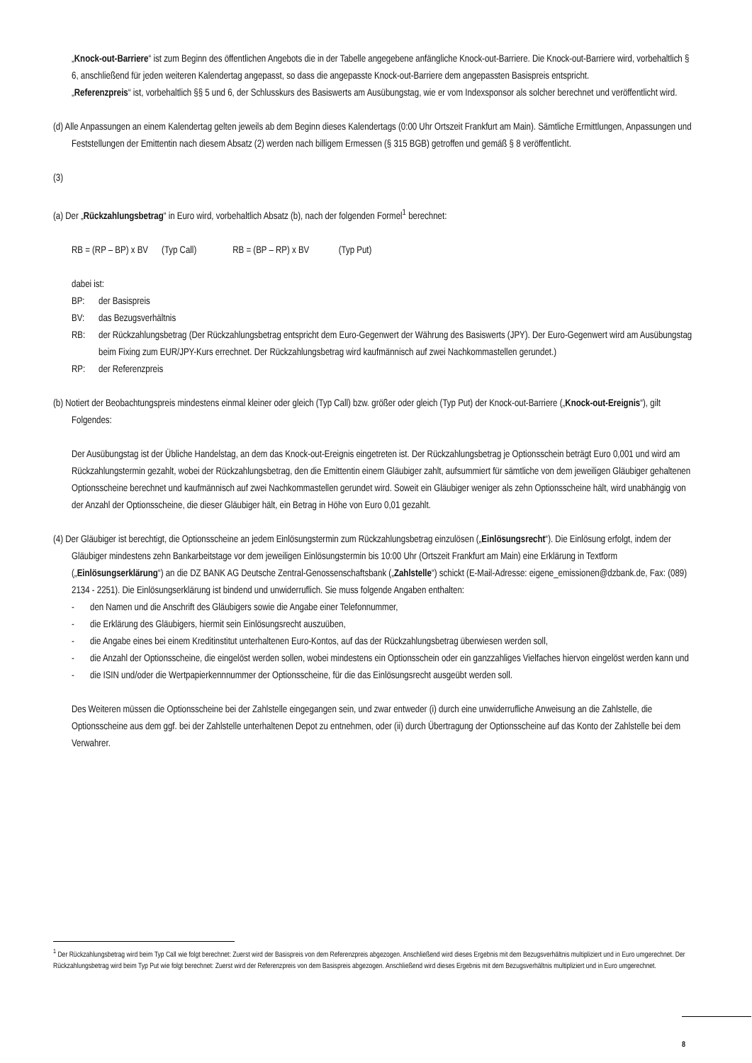„Knock-out-Barriere“ ist zum Beginn des öffentlichen Angebots die in der Tabelle angegebene anfängliche Knock-out-Barriere. Die Knock-out-Barriere wird, vorbehaltlich § 6, anschließend für jeden weiteren Kalendertag angepasst, so dass die angepasste Knock-out-Barriere dem angepassten Basispreis entspricht.
„Referenzpreis“ ist, vorbehaltlich §§ 5 und 6, der Schlusskurs des Basiswerts am Ausübungstag, wie er vom Indexsponsor als solcher berechnet und veröffentlicht wird.
(d) Alle Anpassungen an einem Kalendertag gelten jeweils ab dem Beginn dieses Kalendertags (0:00 Uhr Ortszeit Frankfurt am Main). Sämtliche Ermittlungen, Anpassungen und Feststellungen der Emittentin nach diesem Absatz (2) werden nach billigem Ermessen (§ 315 BGB) getroffen und gemäß § 8 veröffentlicht.
(3)
(a) Der „Rückzahlungsbetrag“ in Euro wird, vorbehaltlich Absatz (b), nach der folgenden Formel<sup>1</sup> berechnet:
RB = (RP – BP) x BV (Typ Call) RB = (BP – RP) x BV (Typ Put)
dabei ist:
BP: der Basispreis
BV: das Bezugsverhältnis
RB: der Rückzahlungsbetrag (Der Rückzahlungsbetrag entspricht dem Euro-Gegenwert der Währung des Basiswerts (JPY). Der Euro-Gegenwert wird am Ausübungstag beim Fixing zum EUR/JPY-Kurs errechnet. Der Rückzahlungsbetrag wird kaufmännisch auf zwei Nachkommastellen gerundet.)
RP: der Referenzpreis
(b) Notiert der Beobachtungspreis mindestens einmal kleiner oder gleich (Typ Call) bzw. größer oder gleich (Typ Put) der Knock-out-Barriere („Knock-out-Ereignis“), gilt Folgendes:
Der Ausübungstag ist der Übliche Handelstag, an dem das Knock-out-Ereignis eingetreten ist. Der Rückzahlungsbetrag je Optionsschein beträgt Euro 0,001 und wird am Rückzahlungstermin gezahlt, wobei der Rückzahlungsbetrag, den die Emittentin einem Gläubiger zahlt, aufsummiert für sämtliche von dem jeweiligen Gläubiger gehaltenen Optionsscheine berechnet und kaufmännisch auf zwei Nachkommastellen gerundet wird. Soweit ein Gläubiger weniger als zehn Optionsscheine hält, wird unabhängig von der Anzahl der Optionsscheine, die dieser Gläubiger hält, ein Betrag in Höhe von Euro 0,01 gezahlt.
(4) Der Gläubiger ist berechtigt, die Optionsscheine an jedem Einlösungstermin zum Rückzahlungsbetrag einzulösen („Einlösungsrecht“). Die Einlösung erfolgt, indem der Gläubiger mindestens zehn Bankarbeitstage vor dem jeweiligen Einlösungstermin bis 10:00 Uhr (Ortszeit Frankfurt am Main) eine Erklärung in Textform („Einlösungserklärung“) an die DZ BANK AG Deutsche Zentral-Genossenschaftsbank („Zahlstelle“) schickt (E-Mail-Adresse: eigene_emissionen@dzbank.de, Fax: (089) 2134 - 2251). Die Einlösungserklärung ist bindend und unwiderruflich. Sie muss folgende Angaben enthalten:
- den Namen und die Anschrift des Gläubigers sowie die Angabe einer Telefonnummer,
- die Erklärung des Gläubigers, hiermit sein Einlösungsrecht auszuüben,
- die Angabe eines bei einem Kreditinstitut unterhaltenen Euro-Kontos, auf das der Rückzahlungsbetrag überwiesen werden soll,
- die Anzahl der Optionsscheine, die eingelöst werden sollen, wobei mindestens ein Optionsschein oder ein ganzzahliges Vielfaches hiervon eingelöst werden kann und
- die ISIN und/oder die Wertpapierkennnummer der Optionsscheine, für die das Einlösungsrecht ausgeübt werden soll.
Des Weiteren müssen die Optionsscheine bei der Zahlstelle eingegangen sein, und zwar entweder (i) durch eine unwiderrufliche Anweisung an die Zahlstelle, die Optionsscheine aus dem ggf. bei der Zahlstelle unterhaltenen Depot zu entnehmen, oder (ii) durch Übertragung der Optionsscheine auf das Konto der Zahlstelle bei dem Verwahrer.
<sup>1</sup> Der Rückzahlungsbetrag wird beim Typ Call wie folgt berechnet: Zuerst wird der Basispreis von dem Referenzpreis abgezogen. Anschließend wird dieses Ergebnis mit dem Bezugsverhältnis multipliziert und in Euro umgerechnet. Der Rückzahlungsbetrag wird beim Typ Put wie folgt berechnet: Zuerst wird der Referenzpreis von dem Basispreis abgezogen. Anschließend wird dieses Ergebnis mit dem Bezugsverhältnis multipliziert und in Euro umgerechnet.
8